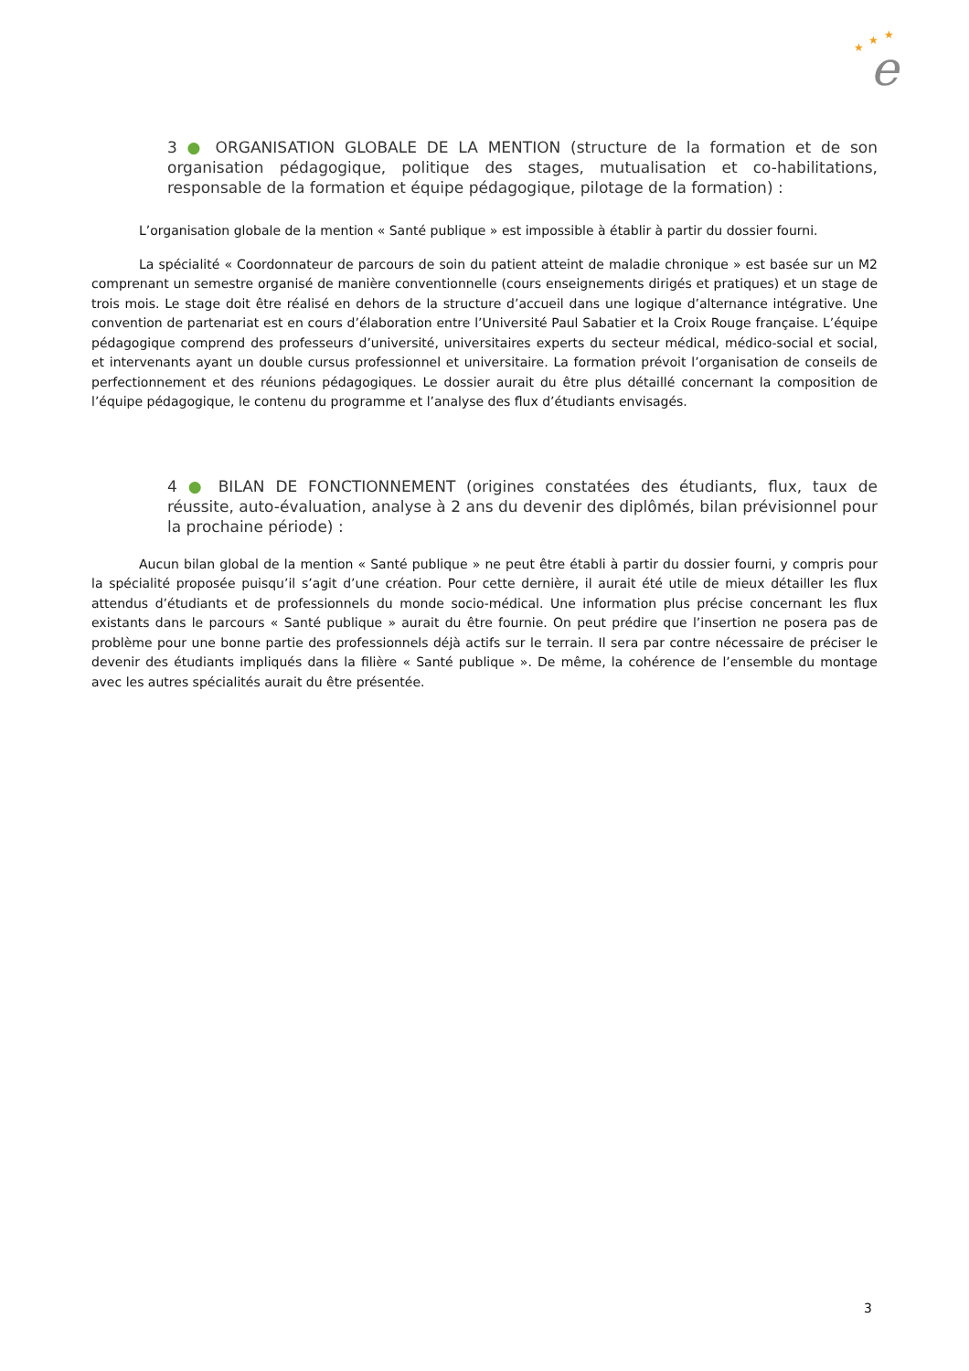★
★
★
e
3 ● ORGANISATION GLOBALE DE LA MENTION (structure de la formation et de son organisation pédagogique, politique des stages, mutualisation et co-habilitations, responsable de la formation et équipe pédagogique, pilotage de la formation) :
L’organisation globale de la mention « Santé publique » est impossible à établir à partir du dossier fourni.
La spécialité « Coordonnateur de parcours de soin du patient atteint de maladie chronique » est basée sur un M2 comprenant un semestre organisé de manière conventionnelle (cours enseignements dirigés et pratiques) et un stage de trois mois. Le stage doit être réalisé en dehors de la structure d’accueil dans une logique d’alternance intégrative. Une convention de partenariat est en cours d’élaboration entre l’Université Paul Sabatier et la Croix Rouge française. L’équipe pédagogique comprend des professeurs d’université, universitaires experts du secteur médical, médico-social et social, et intervenants ayant un double cursus professionnel et universitaire. La formation prévoit l’organisation de conseils de perfectionnement et des réunions pédagogiques. Le dossier aurait du être plus détaillé concernant la composition de l’équipe pédagogique, le contenu du programme et l’analyse des flux d’étudiants envisagés.
4 ● BILAN DE FONCTIONNEMENT (origines constatées des étudiants, flux, taux de réussite, auto-évaluation, analyse à 2 ans du devenir des diplômés, bilan prévisionnel pour la prochaine période) :
Aucun bilan global de la mention « Santé publique » ne peut être établi à partir du dossier fourni, y compris pour la spécialité proposée puisqu’il s’agit d’une création. Pour cette dernière, il aurait été utile de mieux détailler les flux attendus d’étudiants et de professionnels du monde socio-médical. Une information plus précise concernant les flux existants dans le parcours « Santé publique » aurait du être fournie. On peut prédire que l’insertion ne posera pas de problème pour une bonne partie des professionnels déjà actifs sur le terrain. Il sera par contre nécessaire de préciser le devenir des étudiants impliqués dans la filière « Santé publique ». De même, la cohérence de l’ensemble du montage avec les autres spécialités aurait du être présentée.
3